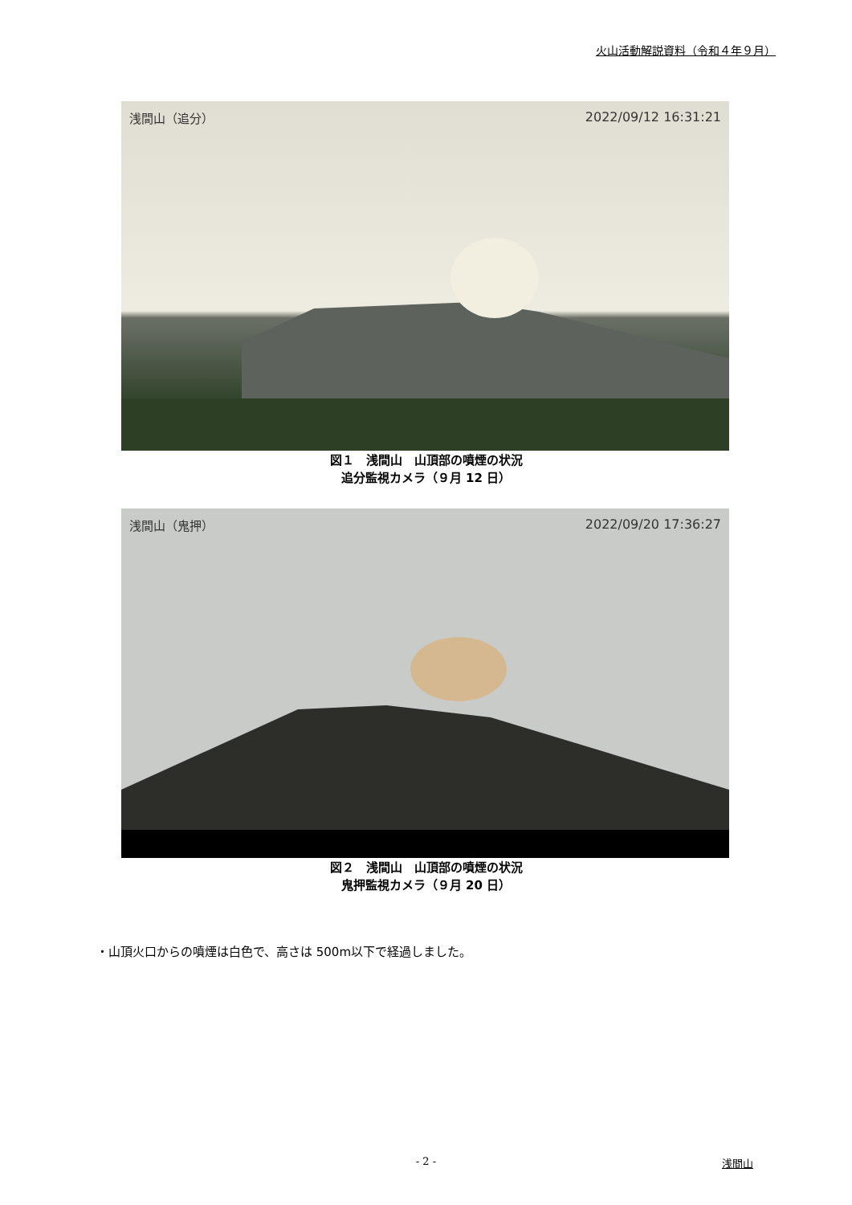火山活動解説資料（令和４年９月）
浅間山（追分） 2022/09/12 16:31:21
図１　浅間山　山頂部の噴煙の状況
追分監視カメラ（９月 12 日）
浅間山（鬼押） 2022/09/20 17:36:27
図２　浅間山　山頂部の噴煙の状況
鬼押監視カメラ（９月 20 日）
・山頂火口からの噴煙は白色で、高さは 500m以下で経過しました。
- 2 - 浅間山